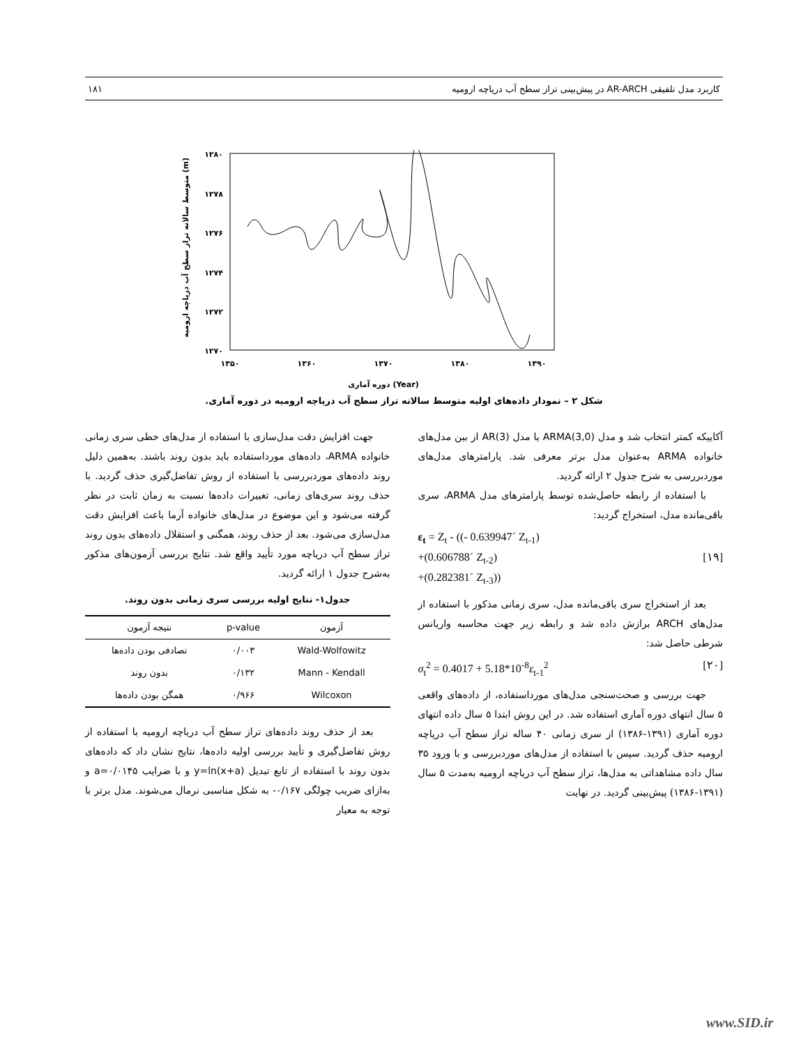کاربرد مدل تلفیقی AR-ARCH در پیش‌بینی تراز سطح آب دریاچه ارومیه ۱۸۱
۱۲۸۰
۱۲۷۸
۱۲۷۶
۱۲۷۴
۱۲۷۲
۱۲۷۰
۱۳۵۰
۱۳۶۰
۱۳۷۰
۱۳۸۰
۱۳۹۰
دوره آماری (Year)
متوسط سالانه تراز سطح آب دریاچه ارومیه (m)
شکل ۲ – نمودار داده‌های اولیه متوسط سالانه تراز سطح آب دریاچه ارومیه در دوره آماری.
جهت افزایش دقت مدل‌سازی با استفاده از مدل‌های خطی سری زمانی خانواده ARMA، داده‌های مورداستفاده باید بدون روند باشند. به‌همین دلیل روند داده‌های موردبررسی با استفاده از روش تفاضل‌گیری حذف گردید. با حذف روند سری‌های زمانی، تغییرات داده‌ها نسبت به زمان ثابت در نظر گرفته می‌شود و این موضوع در مدل‌های خانواده آرما باعث افزایش دقت مدل‌سازی می‌شود. بعد از حذف روند، همگنی و استقلال داده‌های بدون روند تراز سطح آب دریاچه مورد تأیید واقع شد. نتایج بررسی آزمون‌های مذکور به‌شرح جدول ۱ ارائه گردید.
جدول۱- نتایج اولیه بررسی سری زمانی بدون روند.
| آزمون | p-value | نتیجه آزمون |
| --- | --- | --- |
| Wald-Wolfowitz | ۰/۰۰۳ | تصادفی بودن داده‌ها |
| Mann - Kendall | ۰/۱۳۲ | بدون روند |
| Wilcoxon | ۰/۹۶۶ | همگن بودن داده‌ها |
بعد از حذف روند داده‌های تراز سطح آب دریاچه ارومیه با استفاده از روش تفاضل‌گیری و تأیید بررسی اولیه داده‌ها، نتایج نشان داد که داده‌های بدون روند با استفاده از تابع تبدیل y=ln(x+a) و با ضرایب a=۰/۰۱۴۵ و به‌ازای ضریب چولگی ۰/۱۶۷- به شکل مناسبی نرمال می‌شوند. مدل برتر با توجه به معیار
آکاییکه کمتر انتخاب شد و مدل ARMA(3,0) یا مدل AR(3) از بین مدل‌های خانواده ARMA به‌عنوان مدل برتر معرفی شد. پارامترهای مدل‌های موردبررسی به شرح جدول ۲ ارائه گردید.
با استفاده از رابطه حاصل‌شده توسط پارامترهای مدل ARMA، سری باقی‌مانده مدل، استخراج گردید:
ε<sub>t</sub> = Z<sub>t</sub> - ((- 0.639947´ Z<sub>t-1</sub>)
+(0.606788´ Z<sub>t-2</sub>) [۱۹]
+(0.282381´ Z<sub>t-3</sub>))
بعد از استخراج سری باقی‌مانده مدل، سری زمانی مذکور با استفاده از مدل‌های ARCH برازش داده شد و رابطه زیر جهت محاسبه واریانس شرطی حاصل شد:
σ<sub>t</sub><sup>2</sup> = 0.4017 + 5.18*10<sup>-8</sup>ε<sub>t-1</sub><sup>2</sup> [۲۰]
جهت بررسی و صحت‌سنجی مدل‌های مورداستفاده، از داده‌های واقعی ۵ سال انتهای دوره آماری استفاده شد. در این روش ابتدا ۵ سال داده انتهای دوره آماری (۱۳۹۱-۱۳۸۶) از سری زمانی ۴۰ ساله تراز سطح آب دریاچه ارومیه حذف گردید. سپس با استفاده از مدل‌های موردبررسی و با ورود ۳۵ سال داده مشاهداتی به مدل‌ها، تراز سطح آب دریاچه ارومیه به‌مدت ۵ سال (۱۳۹۱-۱۳۸۶) پیش‌بینی گردید. در نهایت
www.SID.ir